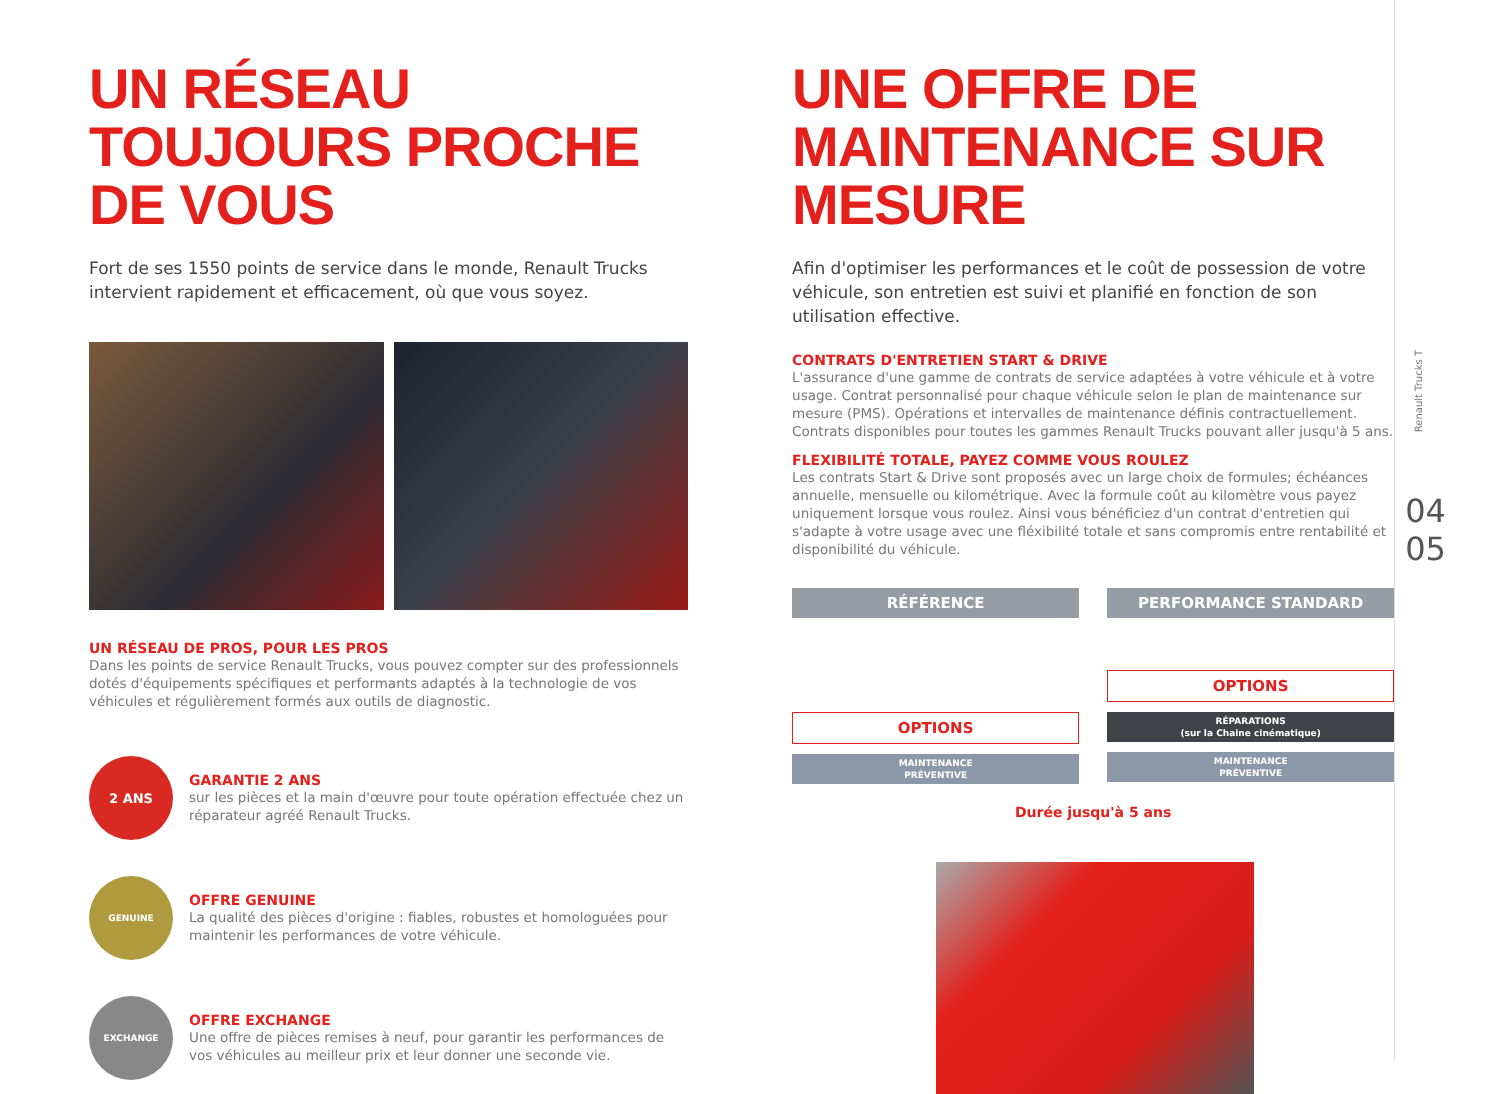UN RÉSEAU TOUJOURS PROCHE DE VOUS
Fort de ses 1550 points de service dans le monde, Renault Trucks intervient rapidement et efficacement, où que vous soyez.
UN RÉSEAU DE PROS, POUR LES PROS
Dans les points de service Renault Trucks, vous pouvez compter sur des professionnels dotés d'équipements spécifiques et performants adaptés à la technologie de vos véhicules et régulièrement formés aux outils de diagnostic.
2 ANS
GARANTIE 2 ANS
sur les pièces et la main d'œuvre pour toute opération effectuée chez un réparateur agréé Renault Trucks.
GENUINE
OFFRE GENUINE
La qualité des pièces d'origine : fiables, robustes et homologuées pour maintenir les performances de votre véhicule.
EXCHANGE
OFFRE EXCHANGE
Une offre de pièces remises à neuf, pour garantir les performances de vos véhicules au meilleur prix et leur donner une seconde vie.
UNE OFFRE DE MAINTENANCE SUR MESURE
Afin d'optimiser les performances et le coût de possession de votre véhicule, son entretien est suivi et planifié en fonction de son utilisation effective.
CONTRATS D'ENTRETIEN START & DRIVE
L'assurance d'une gamme de contrats de service adaptées à votre véhicule et à votre usage. Contrat personnalisé pour chaque véhicule selon le plan de maintenance sur mesure (PMS). Opérations et intervalles de maintenance définis contractuellement. Contrats disponibles pour toutes les gammes Renault Trucks pouvant aller jusqu'à 5 ans.
FLEXIBILITÉ TOTALE, PAYEZ COMME VOUS ROULEZ
Les contrats Start & Drive sont proposés avec un large choix de formules; échéances annuelle, mensuelle ou kilométrique. Avec la formule coût au kilomètre vous payez uniquement lorsque vous roulez. Ainsi vous bénéficiez d'un contrat d'entretien qui s'adapte à votre usage avec une fléxibilité totale et sans compromis entre rentabilité et disponibilité du véhicule.
RÉFÉRENCE
OPTIONS
MAINTENANCE
PRÉVENTIVE
PERFORMANCE STANDARD
OPTIONS
RÉPARATIONS
(sur la Chaine cinématique)
MAINTENANCE
PRÉVENTIVE
Durée jusqu'à 5 ans
Renault Trucks T
04
05